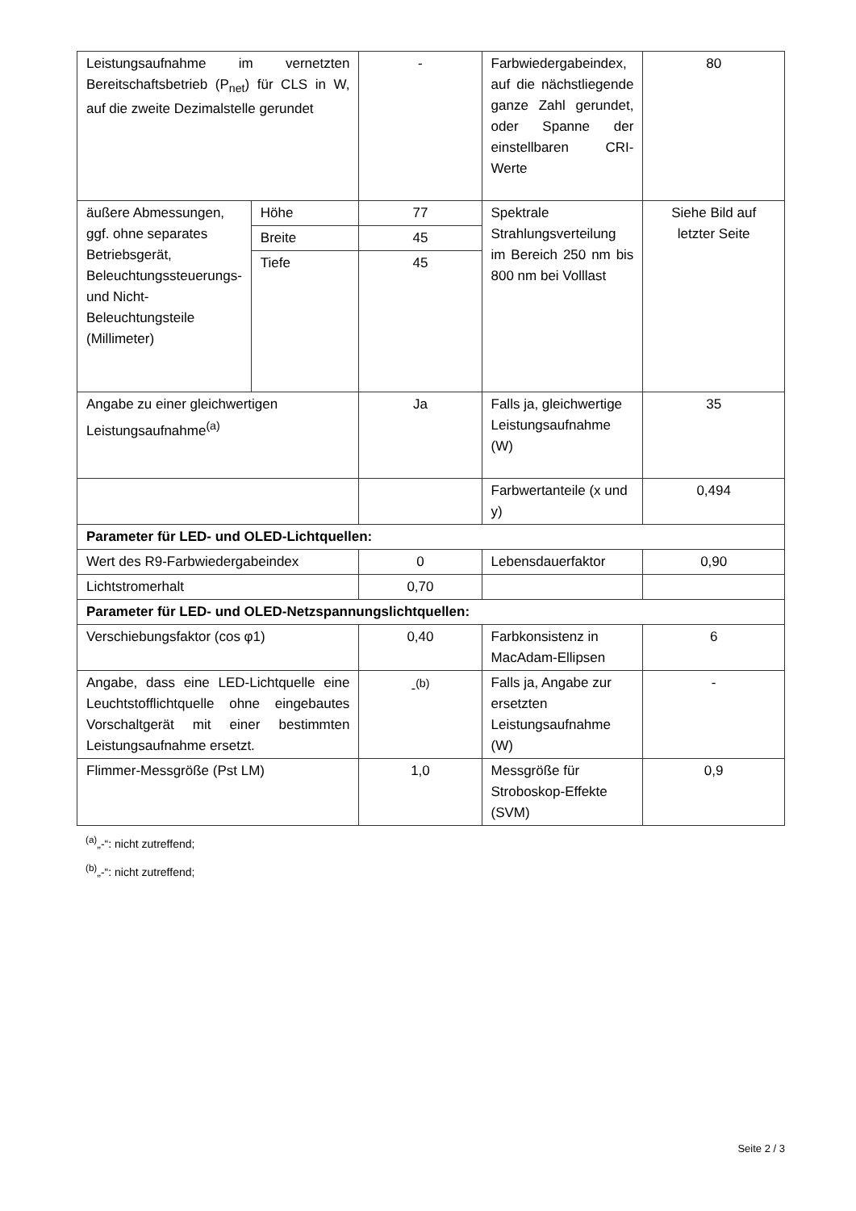| Leistungsaufnahme im vernetzten Bereitschaftsbetrieb (P<sub>net</sub>) für CLS in W, auf die zweite Dezimalstelle gerundet | | - | Farbwiedergabeindex, auf die nächstliegende ganze Zahl gerundet, oder Spanne der einstellbaren CRI-Werte | 80 |
| äußere Abmessungen, ggf. ohne separates Betriebsgerät, Beleuchtungssteuerungs- und Nicht-Beleuchtungsteile (Millimeter) | Höhe | 77 | Spektrale Strahlungsverteilung im Bereich 250 nm bis 800 nm bei Volllast | Siehe Bild auf letzter Seite |
| | Breite | 45 | | |
| | Tiefe | 45 | | |
| Angabe zu einer gleichwertigen Leistungsaufnahme<sup>(a)</sup> | | Ja | Falls ja, gleichwertige Leistungsaufnahme (W) | 35 |
| | | | Farbwertanteile (x und y) | 0,494 |
| Parameter für LED- und OLED-Lichtquellen: | | | | |
| Wert des R9-Farbwiedergabeindex | | 0 | Lebensdauerfaktor | 0,90 |
| Lichtstromerhalt | | 0,70 | | |
| Parameter für LED- und OLED-Netzspannungslichtquellen: | | | | |
| Verschiebungsfaktor (cos φ1) | | 0,40 | Farbkonsistenz in MacAdam-Ellipsen | 6 |
| Angabe, dass eine LED-Lichtquelle eine Leuchtstofflichtquelle ohne eingebautes Vorschaltgerät mit einer bestimmten Leistungsaufnahme ersetzt. | | -<sup>(b)</sup> | Falls ja, Angabe zur ersetzten Leistungsaufnahme (W) | - |
| Flimmer-Messgröße (Pst LM) | | 1,0 | Messgröße für Stroboskop-Effekte (SVM) | 0,9 |
<sup>(a)</sup>„-“: nicht zutreffend;
<sup>(b)</sup>„-“: nicht zutreffend;
Seite 2 / 3